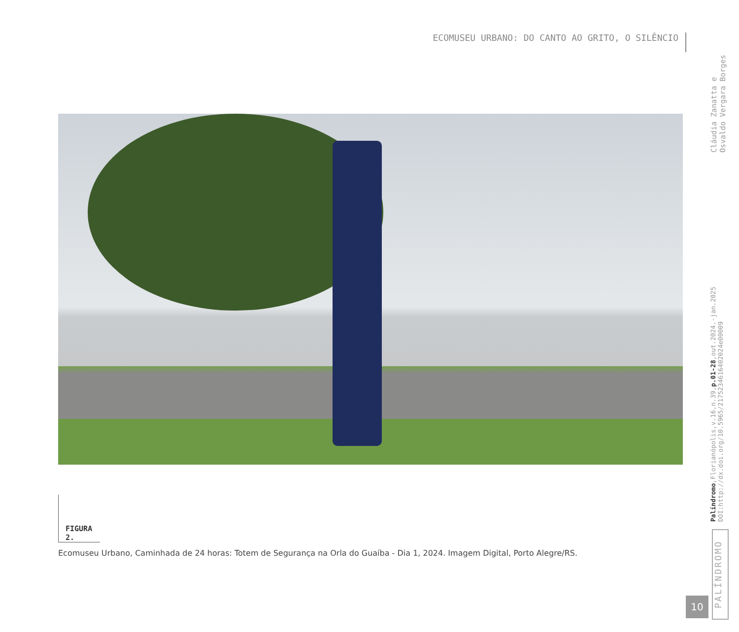ECOMUSEU URBANO: DO CANTO AO GRITO, O SILÊNCIO
Cláudia Zanatta e
Osvaldo Vergara Borges
Palíndromo,Florianópolis,v.16,n.39,p.01-28,out.2024.-jan.2025
DOI:http://dx.doi.org/10.5965/2175234616402024e00009
FIGURA 2.
Ecomuseu Urbano, Caminhada de 24 horas: Totem de Segurança na Orla do Guaíba - Dia 1, 2024. Imagem Digital, Porto Alegre/RS.
10
PALÍNDROMO